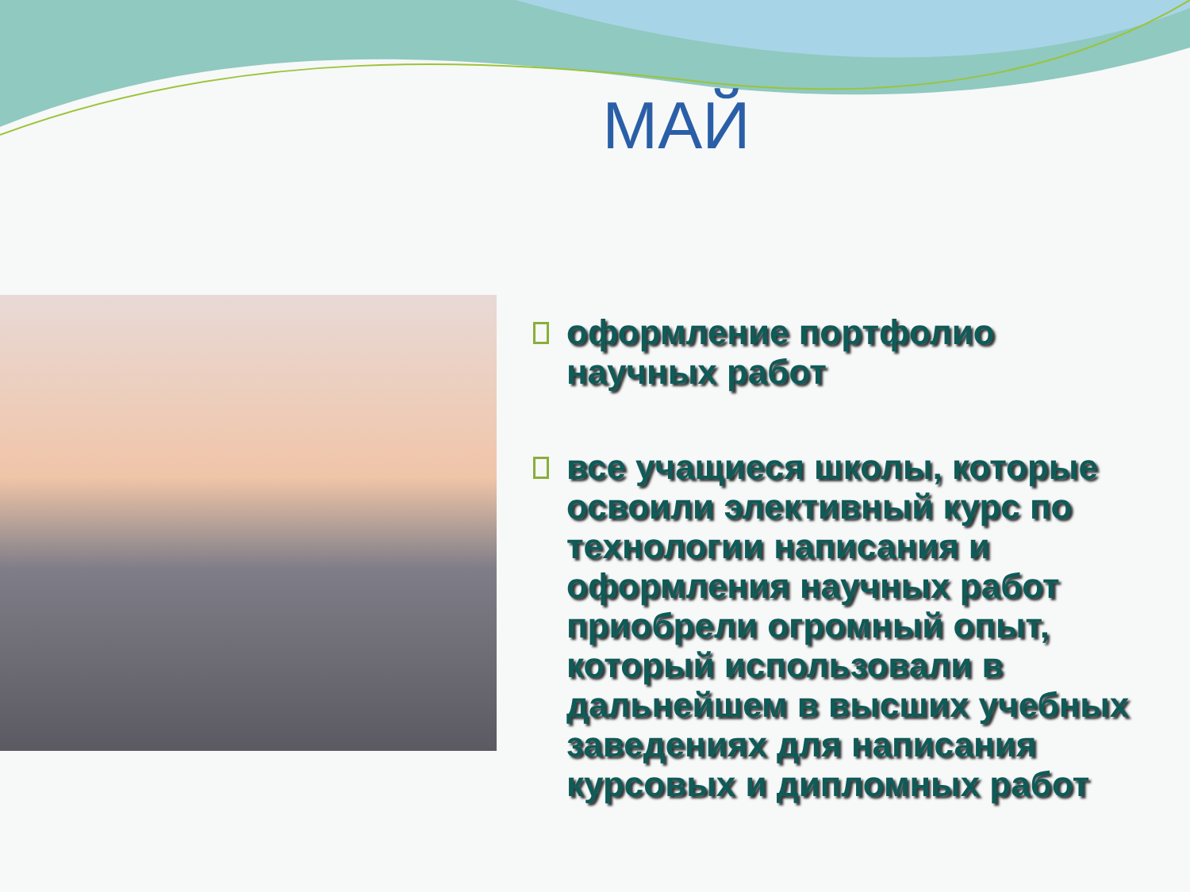МАЙ
оформление портфолио научных работ
все учащиеся школы, которые освоили элективный курс по технологии написания и оформления научных работ приобрели огромный опыт, который использовали в дальнейшем в высших учебных заведениях для написания курсовых и дипломных работ